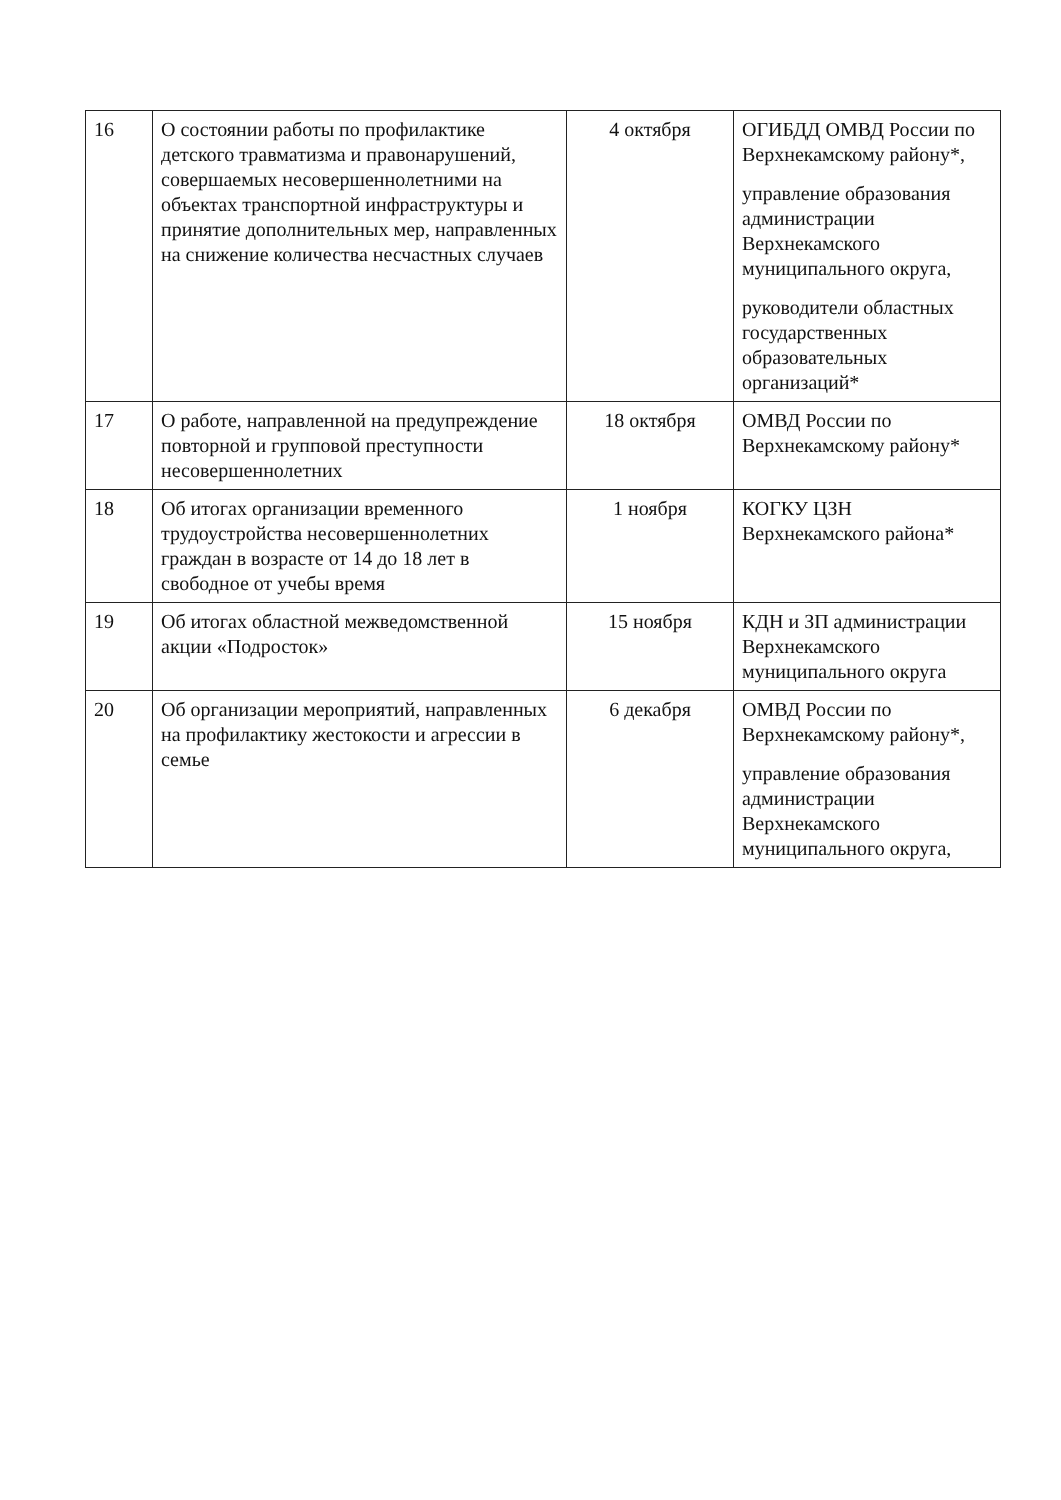| 16 | О состоянии работы по профилактике детского травматизма и правонарушений, совершаемых несовершеннолетними на объектах транспортной инфраструктуры и принятие дополнительных мер, направленных на снижение количества несчастных случаев | 4 октября | ОГИБДД ОМВД России по Верхнекамскому району*, управление образования администрации Верхнекамского муниципального округа, руководители областных государственных образовательных организаций* |
| 17 | О работе, направленной на предупреждение повторной и групповой преступности несовершеннолетних | 18 октября | ОМВД России по Верхнекамскому району* |
| 18 | Об итогах организации временного трудоустройства несовершеннолетних граждан в возрасте от 14 до 18 лет в свободное от учебы время | 1 ноября | КОГКУ ЦЗН Верхнекамского района* |
| 19 | Об итогах областной межведомственной акции «Подросток» | 15 ноября | КДН и ЗП администрации Верхнекамского муниципального округа |
| 20 | Об организации мероприятий, направленных на профилактику жестокости и агрессии в семье | 6 декабря | ОМВД России по Верхнекамскому району*, управление образования администрации Верхнекамского муниципального округа, |